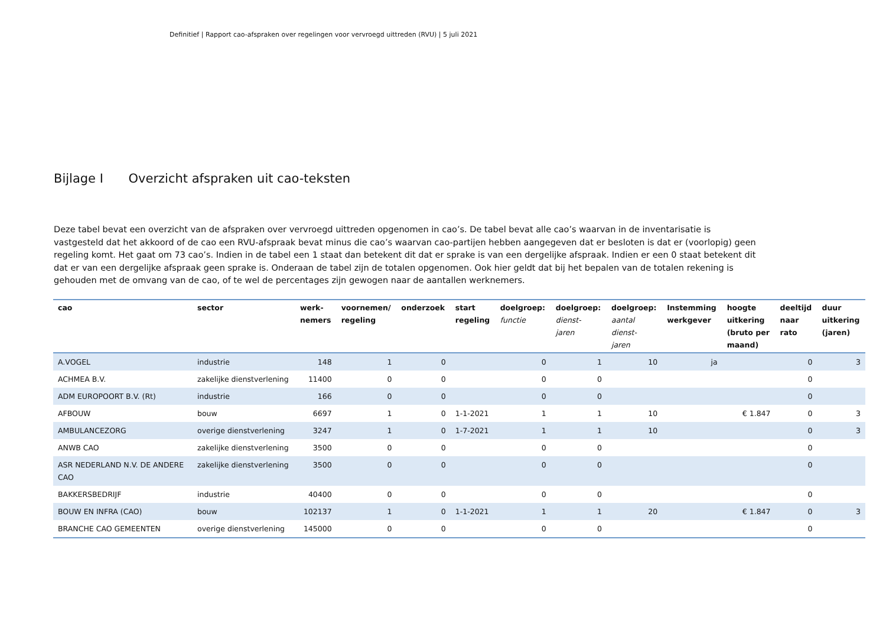Definitief | Rapport cao-afspraken over regelingen voor vervroegd uittreden (RVU) | 5 juli 2021
Bijlage I Overzicht afspraken uit cao-teksten
Deze tabel bevat een overzicht van de afspraken over vervroegd uittreden opgenomen in cao’s. De tabel bevat alle cao’s waarvan in de inventarisatie is vastgesteld dat het akkoord of de cao een RVU-afspraak bevat minus die cao’s waarvan cao-partijen hebben aangegeven dat er besloten is dat er (voorlopig) geen regeling komt. Het gaat om 73 cao’s. Indien in de tabel een 1 staat dan betekent dit dat er sprake is van een dergelijke afspraak. Indien er een 0 staat betekent dit dat er van een dergelijke afspraak geen sprake is. Onderaan de tabel zijn de totalen opgenomen. Ook hier geldt dat bij het bepalen van de totalen rekening is gehouden met de omvang van de cao, of te wel de percentages zijn gewogen naar de aantallen werknemers.
| cao | sector | werk- nemers | voornemen/ regeling | onderzoek | start regeling | doelgroep: functie | doelgroep: dienst- jaren | doelgroep: aantal dienst- jaren | Instemming werkgever | hoogte uitkering (bruto per maand) | deeltijd naar rato | duur uitkering (jaren) |
| --- | --- | --- | --- | --- | --- | --- | --- | --- | --- | --- | --- | --- |
| A.VOGEL | industrie | 148 | 1 | 0 | | 0 | 1 | 10 | ja | | 0 | 3 |
| ACHMEA B.V. | zakelijke dienstverlening | 11400 | 0 | 0 | | 0 | 0 | | | | 0 | |
| ADM EUROPOORT B.V. (Rt) | industrie | 166 | 0 | 0 | | 0 | 0 | | | | 0 | |
| AFBOUW | bouw | 6697 | 1 | 0 | 1-1-2021 | 1 | 1 | 10 | | € 1.847 | 0 | 3 |
| AMBULANCEZORG | overige dienstverlening | 3247 | 1 | 0 | 1-7-2021 | 1 | 1 | 10 | | | 0 | 3 |
| ANWB CAO | zakelijke dienstverlening | 3500 | 0 | 0 | | 0 | 0 | | | | 0 | |
| ASR NEDERLAND N.V. DE ANDERE CAO | zakelijke dienstverlening | 3500 | 0 | 0 | | 0 | 0 | | | | 0 | |
| BAKKERSBEDRIJF | industrie | 40400 | 0 | 0 | | 0 | 0 | | | | 0 | |
| BOUW EN INFRA (CAO) | bouw | 102137 | 1 | 0 | 1-1-2021 | 1 | 1 | 20 | | € 1.847 | 0 | 3 |
| BRANCHE CAO GEMEENTEN | overige dienstverlening | 145000 | 0 | 0 | | 0 | 0 | | | | 0 | |